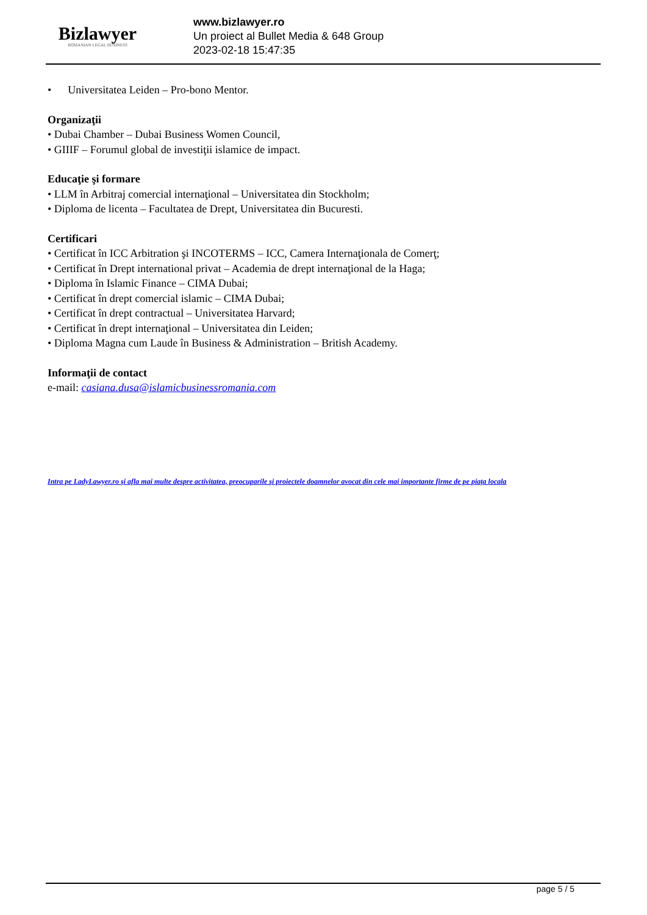Bizlawyer
ROMANIAN LEGAL BUSINESS
www.bizlawyer.ro
Un proiect al Bullet Media & 648 Group
2023-02-18 15:47:35
• Universitatea Leiden – Pro-bono Mentor.
Organizaţii
• Dubai Chamber – Dubai Business Women Council,
• GIIIF – Forumul global de investiţii islamice de impact.
Educaţie şi formare
• LLM în Arbitraj comercial internaţional – Universitatea din Stockholm;
• Diploma de licenta – Facultatea de Drept, Universitatea din Bucuresti.
Certificari
• Certificat în ICC Arbitration şi INCOTERMS – ICC, Camera Internaţionala de Comerţ;
• Certificat în Drept international privat – Academia de drept internaţional de la Haga;
• Diploma în Islamic Finance – CIMA Dubai;
• Certificat în drept comercial islamic – CIMA Dubai;
• Certificat în drept contractual – Universitatea Harvard;
• Certificat în drept internaţional – Universitatea din Leiden;
• Diploma Magna cum Laude în Business & Administration – British Academy.
Informaţii de contact
e-mail: casiana.dusa@islamicbusinessromania.com
Intra pe LadyLawyer.ro şi afla mai multe despre activitatea, preocuparile şi proiectele doamnelor avocat din cele mai importante firme de pe piaţa locala
page 5 / 5